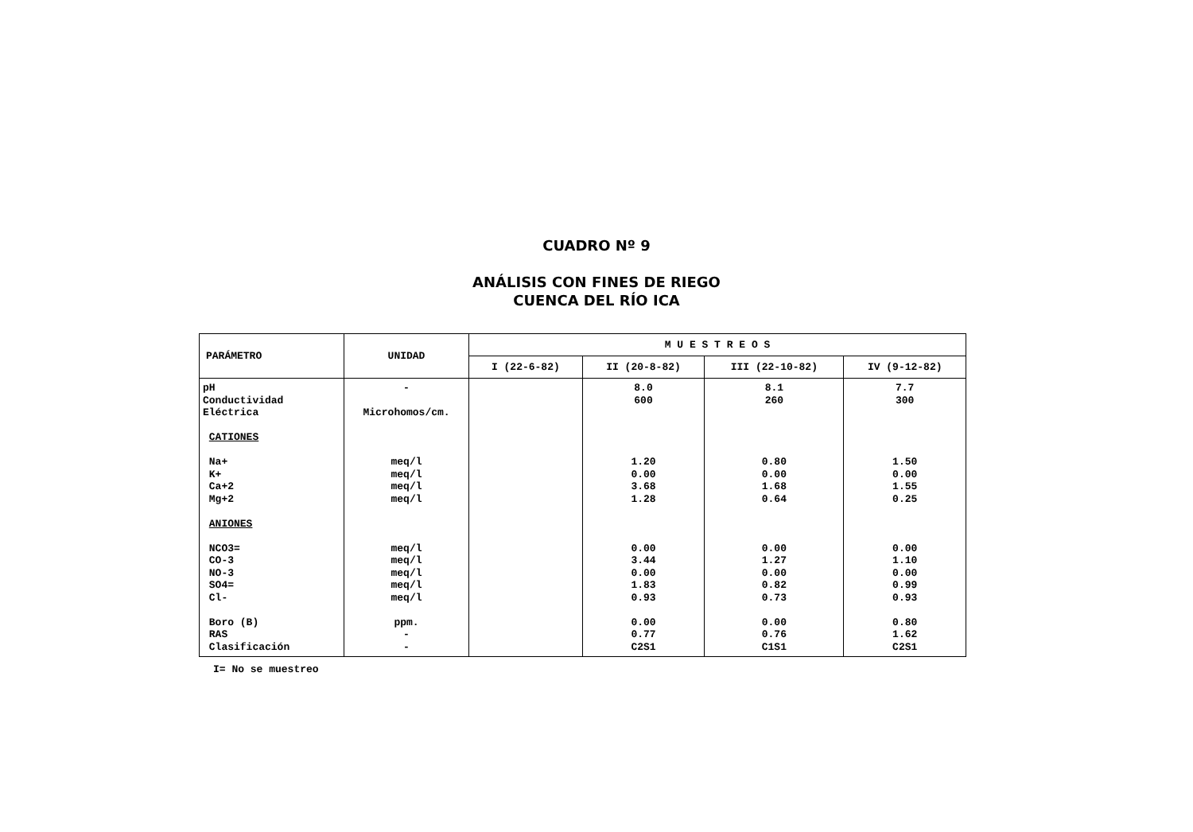CUADRO Nº 9
ANÁLISIS CON FINES DE RIEGO
CUENCA DEL RÍO ICA
| PARÁMETRO | UNIDAD | M U E S T R E O S | | | |
| --- | --- | --- | --- | --- | --- |
| | | I (22-6-82) | II (20-8-82) | III (22-10-82) | IV (9-12-82) |
| pH Conductividad Eléctrica CATIONES Na+ K+ Ca+2 Mg+2 ANIONES NCO3= CO-3 NO-3 SO4= Cl- Boro (B) RAS Clasificación | - Microhomos/cm. meq/l meq/l meq/l meq/l meq/l meq/l meq/l meq/l meq/l ppm. - - | | 8.0 600 1.20 0.00 3.68 1.28 0.00 3.44 0.00 1.83 0.93 0.00 0.77 C2S1 | 8.1 260 0.80 0.00 1.68 0.64 0.00 1.27 0.00 0.82 0.73 0.00 0.76 C1S1 | 7.7 300 1.50 0.00 1.55 0.25 0.00 1.10 0.00 0.99 0.93 0.80 1.62 C2S1 |
I= No se muestreo